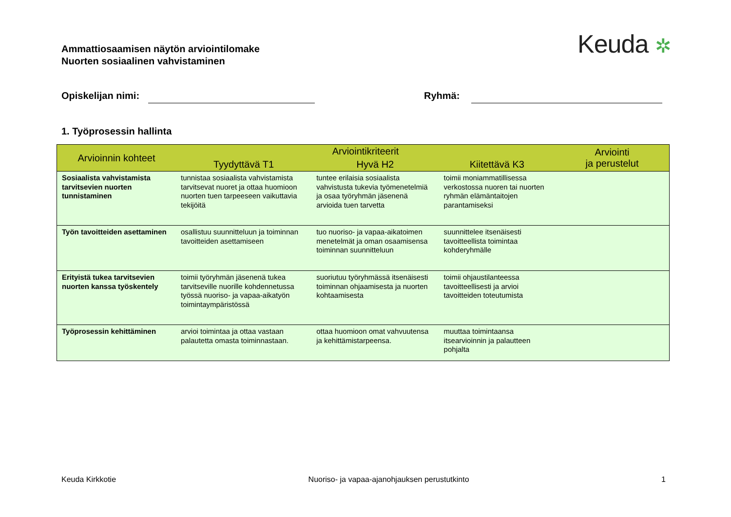Ammattiosaamisen näytön arviointilomake
Nuorten sosiaalinen vahvistaminen
Keuda ✲
Opiskelijan nimi: Ryhmä:
1. Työprosessin hallinta
| Arvioinnin kohteet | Arviointikriteerit | | | Arviointi ja perustelut |
| --- | --- | --- | --- | --- |
| | Tyydyttävä T1 | Hyvä H2 | Kiitettävä K3 | |
| Sosiaalista vahvistamista tarvitsevien nuorten tunnistaminen | tunnistaa sosiaalista vahvistamista tarvitsevat nuoret ja ottaa huomioon nuorten tuen tarpeeseen vaikuttavia tekijöitä | tuntee erilaisia sosiaalista vahvistusta tukevia työmenetelmiä ja osaa työryhmän jäsenenä arvioida tuen tarvetta | toimii moniammatillisessa verkostossa nuoren tai nuorten ryhmän elämäntaitojen parantamiseksi | |
| Työn tavoitteiden asettaminen | osallistuu suunnitteluun ja toiminnan tavoitteiden asettamiseen | tuo nuoriso- ja vapaa-aikatoimen menetelmät ja oman osaamisensa toiminnan suunnitteluun | suunnittelee itsenäisesti tavoitteellista toimintaa kohderyhmälle | |
| Erityistä tukea tarvitsevien nuorten kanssa työskentely | toimii työryhmän jäsenenä tukea tarvitseville nuorille kohdennetussa työssä nuoriso- ja vapaa-aikatyön toimintaympäristössä | suoriutuu työryhmässä itsenäisesti toiminnan ohjaamisesta ja nuorten kohtaamisesta | toimii ohjaustilanteessa tavoitteellisesti ja arvioi tavoitteiden toteutumista | |
| Työprosessin kehittäminen | arvioi toimintaa ja ottaa vastaan palautetta omasta toiminnastaan. | ottaa huomioon omat vahvuutensa ja kehittämistarpeensa. | muuttaa toimintaansa itsearvioinnin ja palautteen pohjalta | |
Keuda Kirkkotie Nuoriso- ja vapaa-ajanohjauksen perustutkinto 1